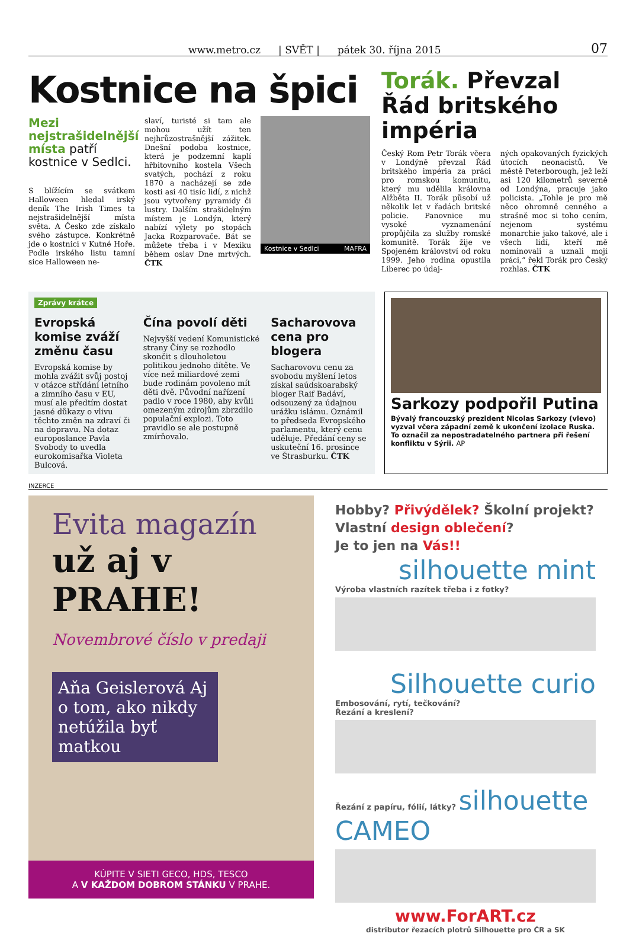www.metro.cz | SVĚT | pátek 30. října 2015 07
Kostnice na špici
Mezi nejstrašidelnější místa patří kostnice v Sedlci.
S blížícím se svátkem Halloween hledal irský deník The Irish Times ta nejstrašidelnější místa světa. A Česko zde získalo svého zástupce. Konkrétně jde o kostnici v Kutné Hoře. Podle irského listu tamní sice Halloween ne-
slaví, turisté si tam ale mohou užít ten nejhrůzostrašnější zážitek. Dnešní podoba kostnice, která je podzemní kaplí hřbitovního kostela Všech svatých, pochází z roku 1870 a nacházejí se zde kosti asi 40 tisíc lidí, z nichž jsou vytvořeny pyramidy či lustry. Dalším strašidelným místem je Londýn, který nabízí výlety po stopách Jacka Rozparovače. Bát se můžete třeba i v Mexiku během oslav Dne mrtvých. ČTK
Kostnice v Sedlci MAFRA
Torák. Převzal Řád britského impéria
Český Rom Petr Torák včera v Londýně převzal Řád britského impéria za práci pro romskou komunitu, který mu udělila královna Alžběta II. Torák působí už několik let v řadách britské policie. Panovnice mu vysoké vyznamenání propůjčila za služby romské komunitě. Torák žije ve Spojeném království od roku 1999. Jeho rodina opustila Liberec po údaj-
ných opakovaných fyzických útocích neonacistů. Ve městě Peterborough, jež leží asi 120 kilometrů severně od Londýna, pracuje jako policista. „Tohle je pro mě něco ohromně cenného a strašně moc si toho cením, nejenom systému monarchie jako takové, ale i všech lidí, kteří mě nominovali a uznali moji práci,“ řekl Torák pro Český rozhlas. ČTK
Zprávy krátce
Evropská komise zváží změnu času
Evropská komise by mohla zvážit svůj postoj v otázce střídání letního a zimního času v EU, musí ale předtím dostat jasné důkazy o vlivu těchto změn na zdraví či na dopravu. Na dotaz europoslance Pavla Svobody to uvedla eurokomisařka Violeta Bulcová.
Čína povolí děti
Nejvyšší vedení Komunistické strany Číny se rozhodlo skončit s dlouholetou politikou jednoho dítěte. Ve více než miliardové zemi bude rodinám povoleno mít děti dvě. Původní nařízení padlo v roce 1980, aby kvůli omezeným zdrojům zbrzdilo populační explozi. Toto pravidlo se ale postupně zmírňovalo.
Sacharovova cena pro blogera
Sacharovovu cenu za svobodu myšlení letos získal saúdskoarabský bloger Raif Badáví, odsouzený za údajnou urážku islámu. Oznámil to předseda Evropského parlamentu, který cenu uděluje. Předání ceny se uskuteční 16. prosince ve Štrasburku. ČTK
Sarkozy podpořil Putina
Bývalý francouzský prezident Nicolas Sarkozy (vlevo) vyzval včera západní země k ukončení izolace Ruska. To označil za nepostradatelného partnera při řešení konfliktu v Sýrii. AP
INZERCE
Evita magazín
už aj v PRAHE!
Novembrové číslo v predaji
Aňa Geislerová Aj o tom, ako nikdy netúžila byť matkou
KÚPITE V SIETI GECO, HDS, TESCO
A V KAŽDOM DOBROM STÁNKU V PRAHE.
Hobby? Přivýdělek? Školní projekt?
Vlastní design oblečení?
Je to jen na Vás!!
silhouette mint
Výroba vlastních razítek třeba i z fotky?
Silhouette curio
Embosování, rytí, tečkování?
Řezání a kreslení?
Řezání z papíru, fólií, látky? silhouette CAMEO
www.ForART.cz
distributor řezacích plotrů Silhouette pro ČR a SK